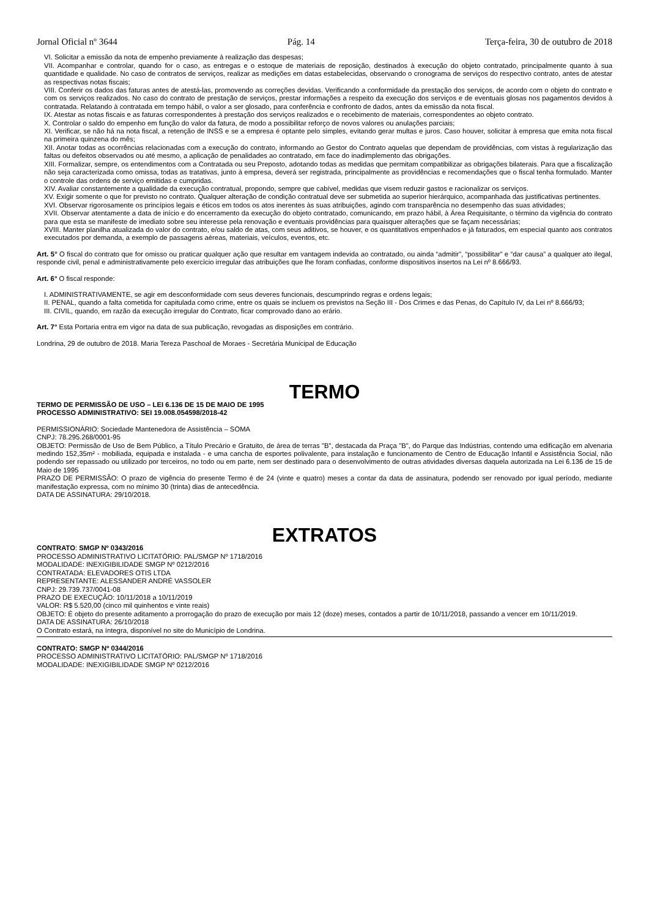Jornal Oficial nº 3644 Pág. 14 Terça-feira, 30 de outubro de 2018
VI. Solicitar a emissão da nota de empenho previamente à realização das despesas;
VII. Acompanhar e controlar, quando for o caso, as entregas e o estoque de materiais de reposição, destinados à execução do objeto contratado, principalmente quanto à sua quantidade e qualidade. No caso de contratos de serviços, realizar as medições em datas estabelecidas, observando o cronograma de serviços do respectivo contrato, antes de atestar as respectivas notas fiscais;
VIII. Conferir os dados das faturas antes de atestá-las, promovendo as correções devidas. Verificando a conformidade da prestação dos serviços, de acordo com o objeto do contrato e com os serviços realizados. No caso do contrato de prestação de serviços, prestar informações a respeito da execução dos serviços e de eventuais glosas nos pagamentos devidos à contratada. Relatando à contratada em tempo hábil, o valor a ser glosado, para conferência e confronto de dados, antes da emissão da nota fiscal.
IX. Atestar as notas fiscais e as faturas correspondentes à prestação dos serviços realizados e o recebimento de materiais, correspondentes ao objeto contrato.
X. Controlar o saldo do empenho em função do valor da fatura, de modo a possibilitar reforço de novos valores ou anulações parciais;
XI. Verificar, se não há na nota fiscal, a retenção de INSS e se a empresa é optante pelo simples, evitando gerar multas e juros. Caso houver, solicitar à empresa que emita nota fiscal na primeira quinzena do mês;
XII. Anotar todas as ocorrências relacionadas com a execução do contrato, informando ao Gestor do Contrato aquelas que dependam de providências, com vistas à regularização das faltas ou defeitos observados ou até mesmo, a aplicação de penalidades ao contratado, em face do inadimplemento das obrigações.
XIII. Formalizar, sempre, os entendimentos com a Contratada ou seu Preposto, adotando todas as medidas que permitam compatibilizar as obrigações bilaterais. Para que a fiscalização não seja caracterizada como omissa, todas as tratativas, junto à empresa, deverá ser registrada, principalmente as providências e recomendações que o fiscal tenha formulado. Manter o controle das ordens de serviço emitidas e cumpridas.
XIV. Avaliar constantemente a qualidade da execução contratual, propondo, sempre que cabível, medidas que visem reduzir gastos e racionalizar os serviços.
XV. Exigir somente o que for previsto no contrato. Qualquer alteração de condição contratual deve ser submetida ao superior hierárquico, acompanhada das justificativas pertinentes.
XVI. Observar rigorosamente os princípios legais e éticos em todos os atos inerentes às suas atribuições, agindo com transparência no desempenho das suas atividades;
XVII. Observar atentamente a data de início e do encerramento da execução do objeto contratado, comunicando, em prazo hábil, à Área Requisitante, o término da vigência do contrato para que esta se manifeste de imediato sobre seu interesse pela renovação e eventuais providências para quaisquer alterações que se façam necessárias;
XVIII. Manter planilha atualizada do valor do contrato, e/ou saldo de atas, com seus aditivos, se houver, e os quantitativos empenhados e já faturados, em especial quanto aos contratos executados por demanda, a exemplo de passagens aéreas, materiais, veículos, eventos, etc.
Art. 5° O fiscal do contrato que for omisso ou praticar qualquer ação que resultar em vantagem indevida ao contratado, ou ainda “admitir”, “possibilitar” e “dar causa” a qualquer ato ilegal, responde civil, penal e administrativamente pelo exercício irregular das atribuições que lhe foram confiadas, conforme dispositivos insertos na Lei nº 8.666/93.
Art. 6° O fiscal responde:
I. ADMINISTRATIVAMENTE, se agir em desconformidade com seus deveres funcionais, descumprindo regras e ordens legais;
II. PENAL, quando a falta cometida for capitulada como crime, entre os quais se incluem os previstos na Seção III - Dos Crimes e das Penas, do Capítulo IV, da Lei nº 8.666/93;
III. CIVIL, quando, em razão da execução irregular do Contrato, ficar comprovado dano ao erário.
Art. 7° Esta Portaria entra em vigor na data de sua publicação, revogadas as disposições em contrário.
Londrina, 29 de outubro de 2018. Maria Tereza Paschoal de Moraes - Secretária Municipal de Educação
TERMO
TERMO DE PERMISSÃO DE USO – LEI 6.136 DE 15 DE MAIO DE 1995
PROCESSO ADMINISTRATIVO: SEI 19.008.054598/2018-42
PERMISSIONÁRIO: Sociedade Mantenedora de Assistência – SOMA
CNPJ: 78.295.268/0001-95
OBJETO: Permissão de Uso de Bem Público, a Título Precário e Gratuito, de área de terras "B", destacada da Praça "B", do Parque das Indústrias, contendo uma edificação em alvenaria medindo 152,35m² - mobiliada, equipada e instalada - e uma cancha de esportes polivalente, para instalação e funcionamento de Centro de Educação Infantil e Assistência Social, não podendo ser repassado ou utilizado por terceiros, no todo ou em parte, nem ser destinado para o desenvolvimento de outras atividades diversas daquela autorizada na Lei 6.136 de 15 de Maio de 1995
PRAZO DE PERMISSÃO: O prazo de vigência do presente Termo é de 24 (vinte e quatro) meses a contar da data de assinatura, podendo ser renovado por igual período, mediante manifestação expressa, com no mínimo 30 (trinta) dias de antecedência.
DATA DE ASSINATURA: 29/10/2018.
EXTRATOS
CONTRATO: SMGP Nº 0343/2016
PROCESSO ADMINISTRATIVO LICITATÓRIO: PAL/SMGP Nº 1718/2016
MODALIDADE: INEXIGIBILIDADE SMGP Nº 0212/2016
CONTRATADA: ELEVADORES OTIS LTDA
REPRESENTANTE: ALESSANDER ANDRÉ VASSOLER
CNPJ: 29.739.737/0041-08
PRAZO DE EXECUÇÃO: 10/11/2018 a 10/11/2019
VALOR: R$ 5.520,00 (cinco mil quinhentos e vinte reais)
OBJETO: É objeto do presente aditamento a prorrogação do prazo de execução por mais 12 (doze) meses, contados a partir de 10/11/2018, passando a vencer em 10/11/2019.
DATA DE ASSINATURA: 26/10/2018
O Contrato estará, na íntegra, disponível no site do Município de Londrina.
CONTRATO: SMGP Nº 0344/2016
PROCESSO ADMINISTRATIVO LICITATÓRIO: PAL/SMGP Nº 1718/2016
MODALIDADE: INEXIGIBILIDADE SMGP Nº 0212/2016